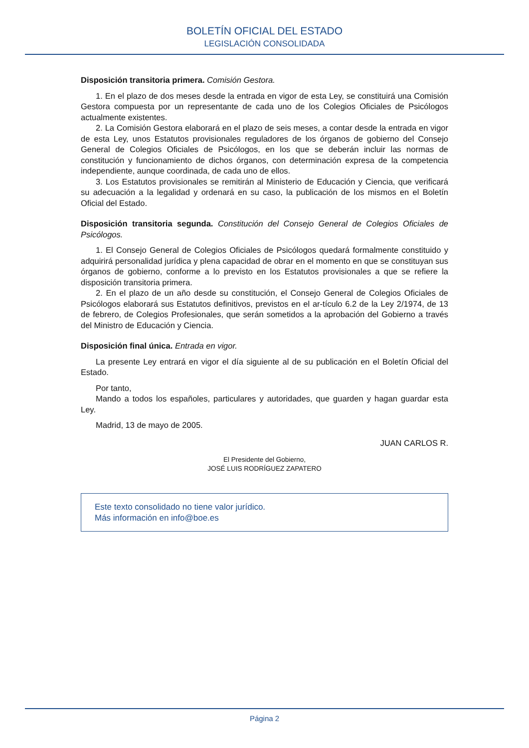BOLETÍN OFICIAL DEL ESTADO
LEGISLACIÓN CONSOLIDADA
Disposición transitoria primera. Comisión Gestora.
1. En el plazo de dos meses desde la entrada en vigor de esta Ley, se constituirá una Comisión Gestora compuesta por un representante de cada uno de los Colegios Oficiales de Psicólogos actualmente existentes.
2. La Comisión Gestora elaborará en el plazo de seis meses, a contar desde la entrada en vigor de esta Ley, unos Estatutos provisionales reguladores de los órganos de gobierno del Consejo General de Colegios Oficiales de Psicólogos, en los que se deberán incluir las normas de constitución y funcionamiento de dichos órganos, con determinación expresa de la competencia independiente, aunque coordinada, de cada uno de ellos.
3. Los Estatutos provisionales se remitirán al Ministerio de Educación y Ciencia, que verificará su adecuación a la legalidad y ordenará en su caso, la publicación de los mismos en el Boletín Oficial del Estado.
Disposición transitoria segunda. Constitución del Consejo General de Colegios Oficiales de Psicólogos.
1. El Consejo General de Colegios Oficiales de Psicólogos quedará formalmente constituido y adquirirá personalidad jurídica y plena capacidad de obrar en el momento en que se constituyan sus órganos de gobierno, conforme a lo previsto en los Estatutos provisionales a que se refiere la disposición transitoria primera.
2. En el plazo de un año desde su constitución, el Consejo General de Colegios Oficiales de Psicólogos elaborará sus Estatutos definitivos, previstos en el ar-tículo 6.2 de la Ley 2/1974, de 13 de febrero, de Colegios Profesionales, que serán sometidos a la aprobación del Gobierno a través del Ministro de Educación y Ciencia.
Disposición final única. Entrada en vigor.
La presente Ley entrará en vigor el día siguiente al de su publicación en el Boletín Oficial del Estado.
Por tanto,
Mando a todos los españoles, particulares y autoridades, que guarden y hagan guardar esta Ley.
Madrid, 13 de mayo de 2005.
JUAN CARLOS R.
El Presidente del Gobierno,
JOSÉ LUIS RODRÍGUEZ ZAPATERO
Este texto consolidado no tiene valor jurídico.
Más información en info@boe.es
Página 2